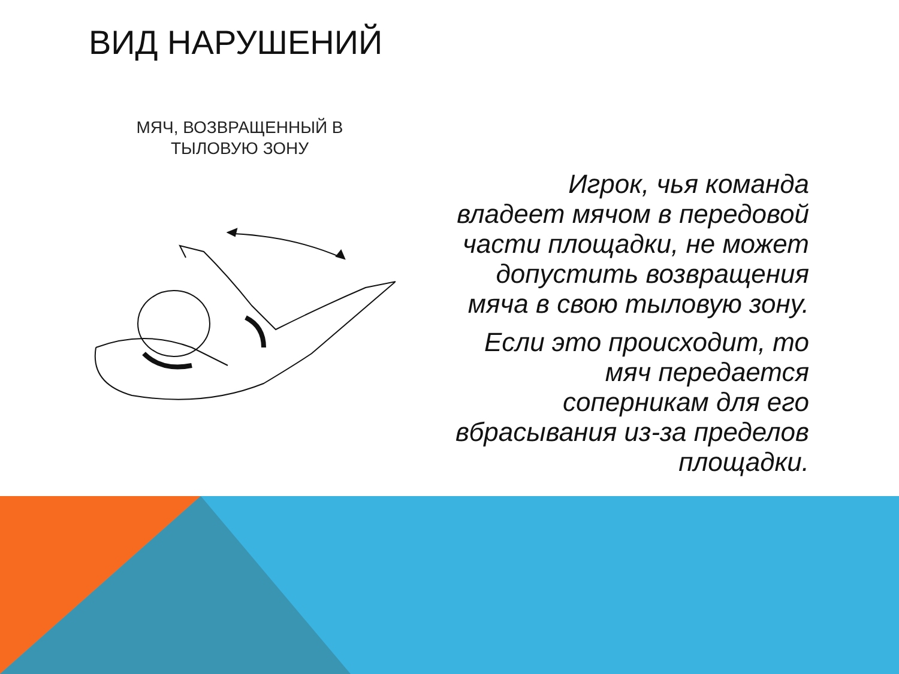ВИД НАРУШЕНИЙ
МЯЧ, ВОЗВРАЩЕННЫЙ В ТЫЛОВУЮ ЗОНУ
Игрок, чья команда владеет мячом в передовой части площадки, не может допустить возвращения мяча в свою тыловую зону.
Если это происходит, то мяч передается соперникам для его вбрасывания из-за пределов площадки.